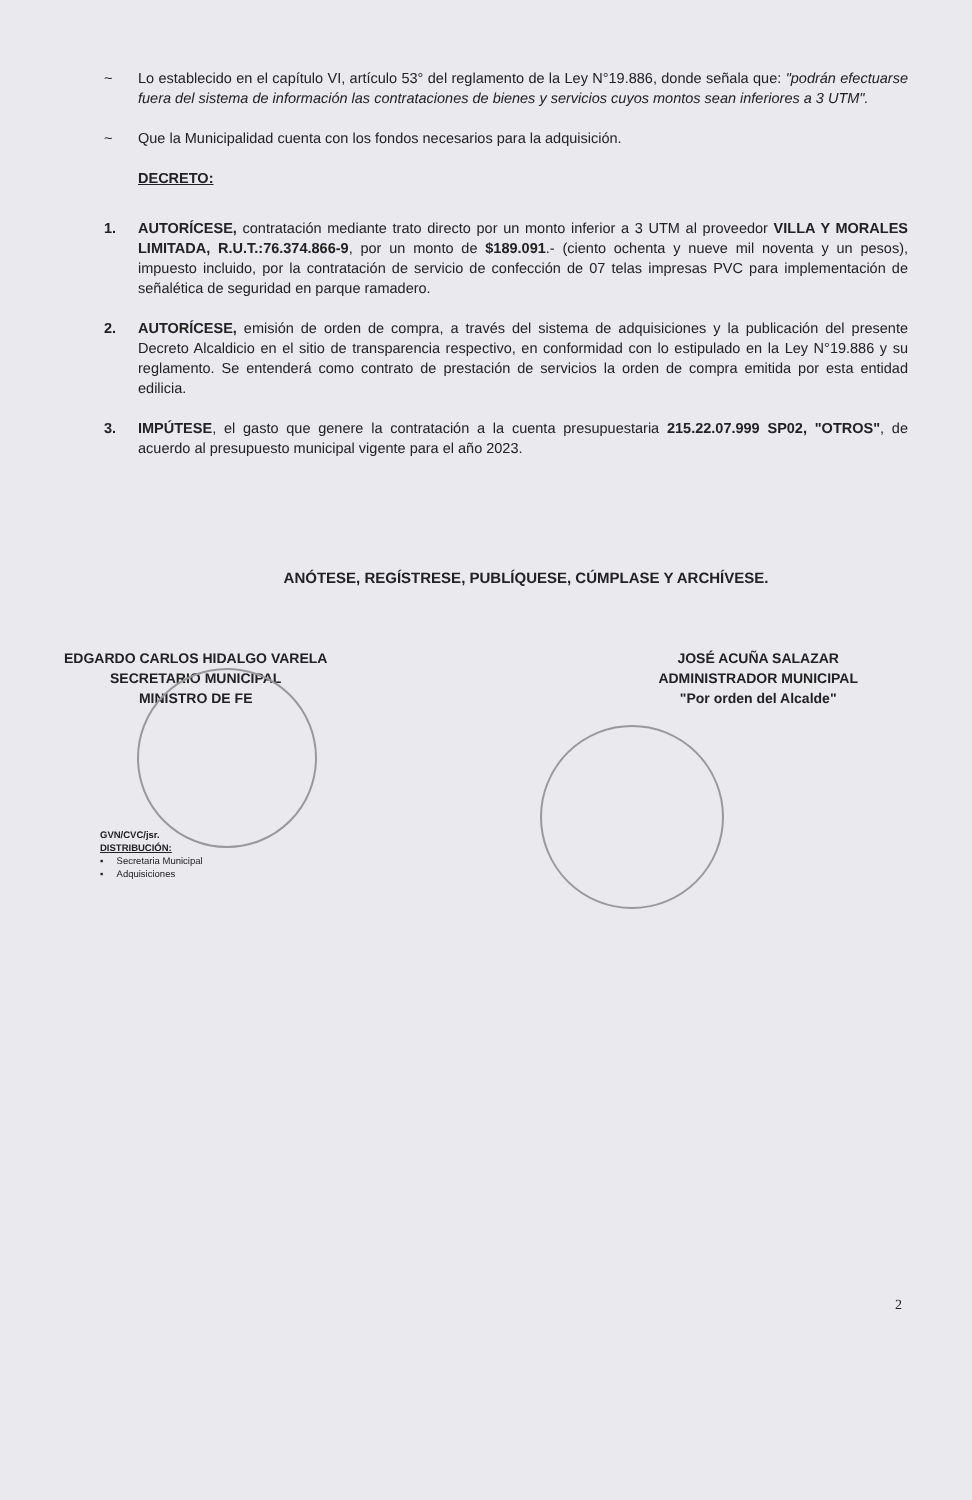~ Lo establecido en el capítulo VI, artículo 53° del reglamento de la Ley N°19.886, donde señala que: "podrán efectuarse fuera del sistema de información las contrataciones de bienes y servicios cuyos montos sean inferiores a 3 UTM".
~ Que la Municipalidad cuenta con los fondos necesarios para la adquisición.
DECRETO:
1. AUTORÍCESE, contratación mediante trato directo por un monto inferior a 3 UTM al proveedor VILLA Y MORALES LIMITADA, R.U.T.:76.374.866-9, por un monto de $189.091.- (ciento ochenta y nueve mil noventa y un pesos), impuesto incluido, por la contratación de servicio de confección de 07 telas impresas PVC para implementación de señalética de seguridad en parque ramadero.
2. AUTORÍCESE, emisión de orden de compra, a través del sistema de adquisiciones y la publicación del presente Decreto Alcaldicio en el sitio de transparencia respectivo, en conformidad con lo estipulado en la Ley N°19.886 y su reglamento. Se entenderá como contrato de prestación de servicios la orden de compra emitida por esta entidad edilicia.
3. IMPÚTESE, el gasto que genere la contratación a la cuenta presupuestaria 215.22.07.999 SP02, "OTROS", de acuerdo al presupuesto municipal vigente para el año 2023.
ANÓTESE, REGÍSTRESE, PUBLÍQUESE, CÚMPLASE Y ARCHÍVESE.
EDGARDO CARLOS HIDALGO VARELA
SECRETARIO MUNICIPAL
MINISTRO DE FE
JOSÉ ACUÑA SALAZAR
ADMINISTRADOR MUNICIPAL
"Por orden del Alcalde"
GVN/CVC/jsr.
DISTRIBUCIÓN:
▪ Secretaria Municipal
▪ Adquisiciones
2